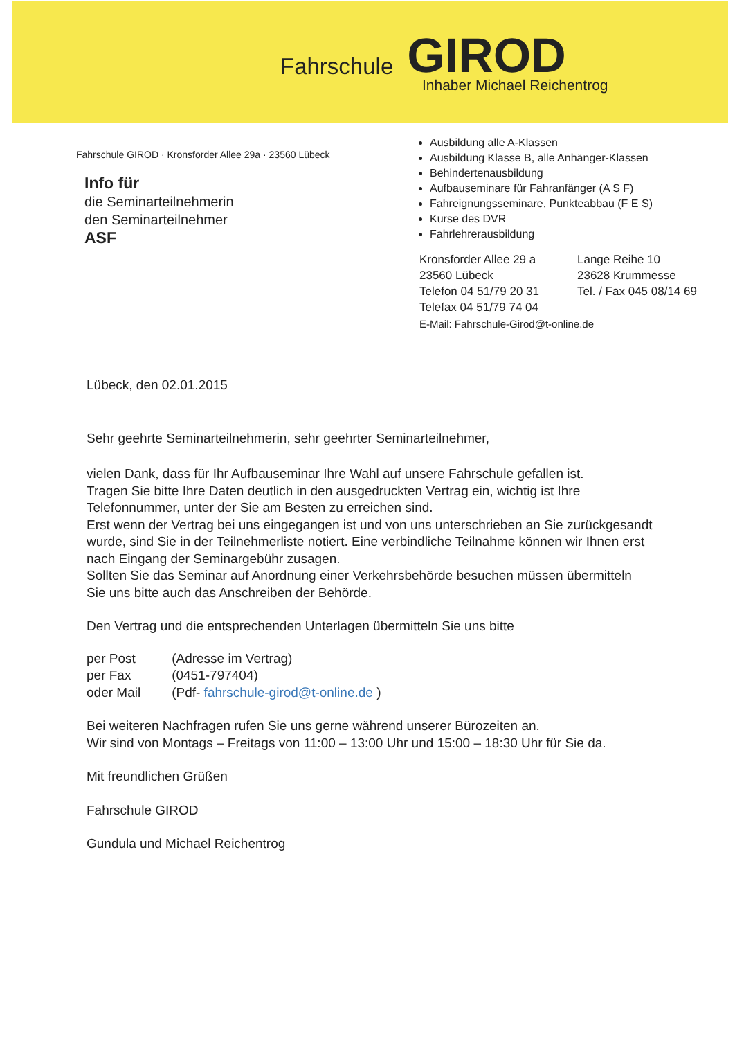Fahrschule GIROD
Inhaber Michael Reichentrog
Fahrschule GIROD · Kronsforder Allee 29a · 23560 Lübeck
Info für
die Seminarteilnehmerin
den Seminarteilnehmer
ASF
Ausbildung alle A-Klassen
Ausbildung Klasse B, alle Anhänger-Klassen
Behindertenausbildung
Aufbauseminare für Fahranfänger (A S F)
Fahreignungsseminare, Punkteabbau (F E S)
Kurse des DVR
Fahrlehrerausbildung
Kronsforder Allee 29 a
23560 Lübeck
Telefon 04 51/79 20 31
Telefax 04 51/79 74 04
Lange Reihe 10
23628 Krummesse
Tel. / Fax 045 08/14 69
E-Mail: Fahrschule-Girod@t-online.de
Lübeck, den 02.01.2015
Sehr geehrte Seminarteilnehmerin, sehr geehrter Seminarteilnehmer,
vielen Dank, dass für Ihr Aufbauseminar Ihre Wahl auf unsere Fahrschule gefallen ist.
Tragen Sie bitte Ihre Daten deutlich in den ausgedruckten Vertrag ein, wichtig ist Ihre Telefonnummer, unter der Sie am Besten zu erreichen sind.
Erst wenn der Vertrag bei uns eingegangen ist und von uns unterschrieben an Sie zurückgesandt wurde, sind Sie in der Teilnehmerliste notiert. Eine verbindliche Teilnahme können wir Ihnen erst nach Eingang der Seminargebühr zusagen.
Sollten Sie das Seminar auf Anordnung einer Verkehrsbehörde besuchen müssen übermitteln Sie uns bitte auch das Anschreiben der Behörde.
Den Vertrag und die entsprechenden Unterlagen übermitteln Sie uns bitte
| per Post | (Adresse im Vertrag) |
| per Fax | (0451-797404) |
| oder Mail | (Pdf- fahrschule-girod@t-online.de ) |
Bei weiteren Nachfragen rufen Sie uns gerne während unserer Bürozeiten an.
Wir sind von Montags – Freitags von 11:00 – 13:00 Uhr und 15:00 – 18:30 Uhr für Sie da.
Mit freundlichen Grüßen
Fahrschule GIROD
Gundula und Michael Reichentrog